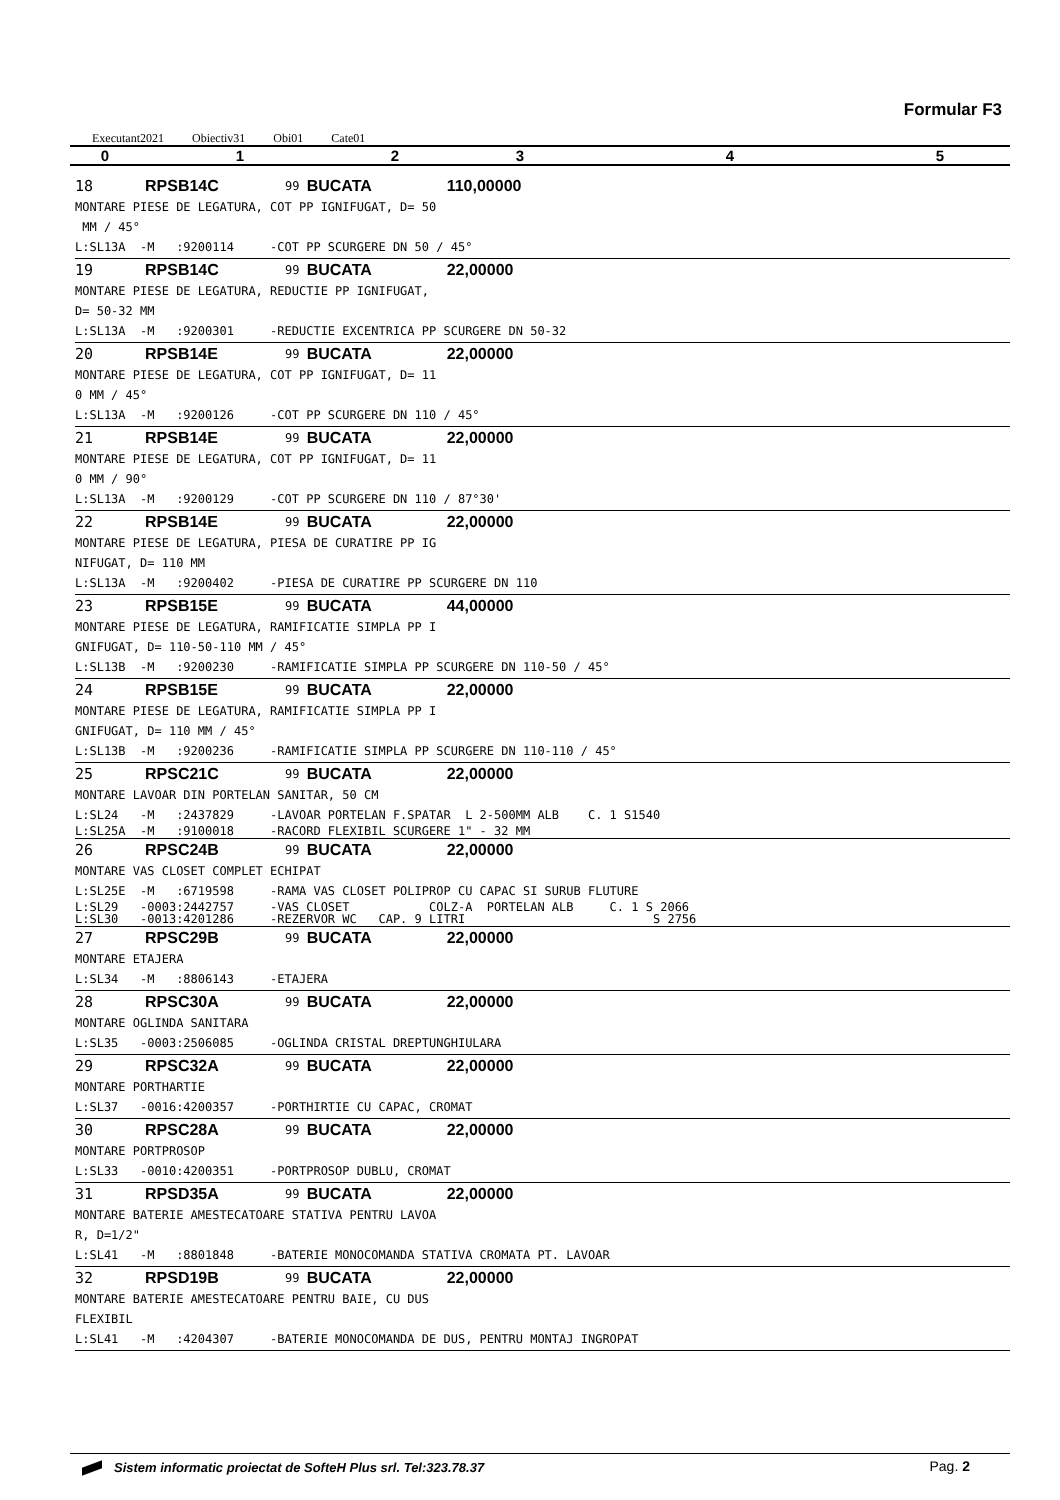Formular F3
Executant2021 Obiectiv31 Obi01 Cate01
| 0 | 1 | 2 | 3 | 4 | 5 |
18 RPSB14C 99 BUCATA 110,00000
MONTARE PIESE DE LEGATURA, COT PP IGNIFUGAT, D= 50 MM / 45° L:SL13A -M :9200114 -COT PP SCURGERE DN 50 / 45°
19 RPSB14C 99 BUCATA 22,00000
MONTARE PIESE DE LEGATURA, REDUCTIE PP IGNIFUGAT, D= 50-32 MM L:SL13A -M :9200301 -REDUCTIE EXCENTRICA PP SCURGERE DN 50-32
20 RPSB14E 99 BUCATA 22,00000
MONTARE PIESE DE LEGATURA, COT PP IGNIFUGAT, D= 11 0 MM / 45° L:SL13A -M :9200126 -COT PP SCURGERE DN 110 / 45°
21 RPSB14E 99 BUCATA 22,00000
MONTARE PIESE DE LEGATURA, COT PP IGNIFUGAT, D= 11 0 MM / 90° L:SL13A -M :9200129 -COT PP SCURGERE DN 110 / 87°30'
22 RPSB14E 99 BUCATA 22,00000
MONTARE PIESE DE LEGATURA, PIESA DE CURATIRE PP IG NIFUGAT, D= 110 MM L:SL13A -M :9200402 -PIESA DE CURATIRE PP SCURGERE DN 110
23 RPSB15E 99 BUCATA 44,00000
MONTARE PIESE DE LEGATURA, RAMIFICATIE SIMPLA PP I GNIFUGAT, D= 110-50-110 MM / 45° L:SL13B -M :9200230 -RAMIFICATIE SIMPLA PP SCURGERE DN 110-50 / 45°
24 RPSB15E 99 BUCATA 22,00000
MONTARE PIESE DE LEGATURA, RAMIFICATIE SIMPLA PP I GNIFUGAT, D= 110 MM / 45° L:SL13B -M :9200236 -RAMIFICATIE SIMPLA PP SCURGERE DN 110-110 / 45°
25 RPSC21C 99 BUCATA 22,00000
MONTARE LAVOAR DIN PORTELAN SANITAR, 50 CM L:SL24 -M :2437829 -LAVOAR PORTELAN F.SPATAR L 2-500MM ALB C. 1 S1540
L:SL25A -M :9100018 -RACORD FLEXIBIL SCURGERE 1" - 32 MM
26 RPSC24B 99 BUCATA 22,00000
MONTARE VAS CLOSET COMPLET ECHIPAT L:SL25E -M :6719598 -RAMA VAS CLOSET POLIPROP CU CAPAC SI SURUB FLUTURE
L:SL29 -0003:2442757 -VAS CLOSET COLZ-A PORTELAN ALB C. 1 S 2066 L:SL30 -0013:4201286 -REZERVOR WC CAP. 9 LITRI S 2756
27 RPSC29B 99 BUCATA 22,00000
MONTARE ETAJERA L:SL34 -M :8806143 -ETAJERA
28 RPSC30A 99 BUCATA 22,00000
MONTARE OGLINDA SANITARA L:SL35 -0003:2506085 -OGLINDA CRISTAL DREPTUNGHIULARA
29 RPSC32A 99 BUCATA 22,00000
MONTARE PORTHARTIE L:SL37 -0016:4200357 -PORTHIRTIE CU CAPAC, CROMAT
30 RPSC28A 99 BUCATA 22,00000
MONTARE PORTPROSOP L:SL33 -0010:4200351 -PORTPROSOP DUBLU, CROMAT
31 RPSD35A 99 BUCATA 22,00000
MONTARE BATERIE AMESTECATOARE STATIVA PENTRU LAVOA R, D=1/2" L:SL41 -M :8801848 -BATERIE MONOCOMANDA STATIVA CROMATA PT. LAVOAR
32 RPSD19B 99 BUCATA 22,00000
MONTARE BATERIE AMESTECATOARE PENTRU BAIE, CU DUS FLEXIBIL L:SL41 -M :4204307 -BATERIE MONOCOMANDA DE DUS, PENTRU MONTAJ INGROPAT
Sistem informatic proiectat de SofteH Plus srl. Tel:323.78.37 Pag. 2